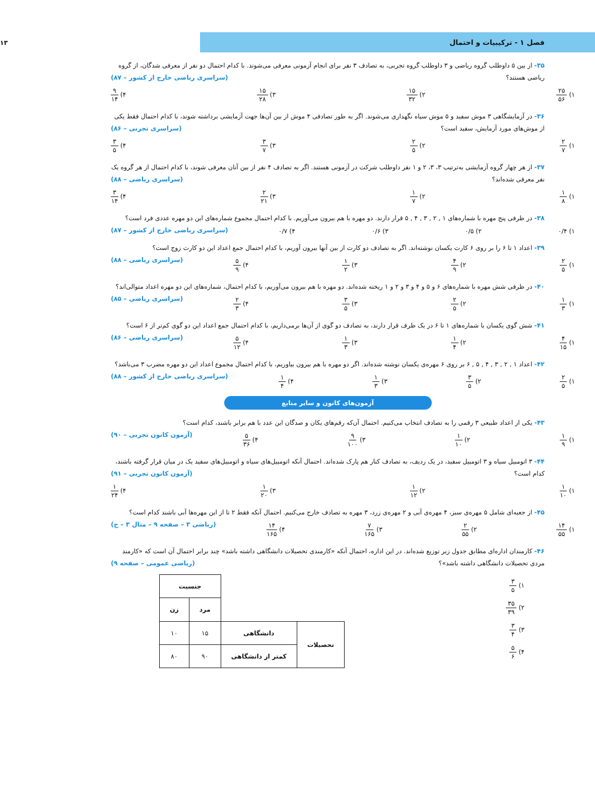فصل ۱ - ترکیبیات و احتمال
۱۳
۳۵- از بین ۵ داوطلب گروه ریاضی و ۳ داوطلب گروه تجربی، به تصادف ۳ نفر برای انجام آزمونی معرفی می‌شوند. با کدام احتمال دو نفر از معرفی شدگان، از گروه ریاضی هستند؟ (سراسری ریاضی خارج از کشور – ۸۷)
۱) ۲۵ ۵۶ ۲) ۱۵ ۳۲ ۳) ۱۵ ۲۸ ۴) ۹ ۱۴
۳۶- در آزمایشگاهی ۳ موش سفید و ۵ موش سیاه نگهداری می‌شوند. اگر به طور تصادفی ۴ موش از بین آن‌ها جهت آزمایشی برداشته شوند، با کدام احتمال فقط یکی از موش‌های مورد آزمایش، سفید است؟ (سراسری تجربی – ۸۶)
۱) ۲ ۷ ۲) ۲ ۵ ۳) ۳ ۷ ۴) ۳ ۵
۳۷- از هر چهار گروه آزمایشی به‌ترتیب ۳، ۳، ۲ و ۱ نفر داوطلب شرکت در آزمونی هستند. اگر به تصادف ۴ نفر از بین آنان معرفی شوند، با کدام احتمال از هر گروه یک نفر معرفی شده‌اند؟ (سراسری ریاضی – ۸۸)
۱) ۱ ۸ ۲) ۱ ۷ ۳) ۲ ۲۱ ۴) ۳ ۱۴
۳۸- در ظرفی پنج مهره با شماره‌های ۱ , ۲ , ۳ , ۴ , ۵ قرار دارند. دو مهره با هم بیرون می‌آوریم. با کدام احتمال مجموع شماره‌های این دو مهره عددی فرد است؟ (سراسری ریاضی خارج از کشور – ۸۷)
۱) ۰/۴ ۲) ۰/۵ ۳) ۰/۶ ۴) ۰/۷
۳۹- اعداد ۱ تا ۶ را بر روی ۶ کارت یکسان نوشته‌اند. اگر به تصادف دو کارت از بین آنها بیرون آوریم، با کدام احتمال جمع اعداد این دو کارت زوج است؟ (سراسری ریاضی – ۸۸)
۱) ۲ ۵ ۲) ۴ ۹ ۳) ۱ ۲ ۴) ۵ ۹
۴۰- در ظرفی شش مهره با شماره‌های ۶ و ۵ و ۴ و ۳ و ۲ و ۱ ریخته شده‌اند. دو مهره با هم بیرون می‌آوریم، با کدام احتمال، شماره‌های این دو مهره اعداد متوالی‌اند؟ (سراسری ریاضی – ۸۵)
۱) ۱ ۳ ۲) ۲ ۵ ۳) ۳ ۵ ۴) ۲ ۳
۴۱- شش گوی یکسان با شماره‌های ۱ تا ۶ در یک ظرف قرار دارند، به تصادف دو گوی از آن‌ها برمی‌داریم، با کدام احتمال جمع اعداد این دو گوی کم‌تر از ۶ است؟ (سراسری ریاضی – ۸۶)
۱) ۴ ۱۵ ۲) ۱ ۴ ۳) ۱ ۳ ۴) ۵ ۱۲
۴۲- اعداد ۱ , ۲ , ۳ , ۴ , ۵ , ۶ بر روی ۶ مهره‌ی یکسان نوشته شده‌اند. اگر دو مهره با هم بیرون بیاوریم، با کدام احتمال مجموع اعداد این دو مهره مضرب ۳ می‌باشد؟ (سراسری ریاضی خارج از کشور – ۸۸)
۱) ۲ ۵ ۲) ۳ ۵ ۳) ۱ ۳ ۴) ۱ ۴
آزمون‌های کانون و سایر منابع
۴۳- یکی از اعداد طبیعی ۳ رقمی را به تصادف انتخاب می‌کنیم. احتمال آن‌که رقم‌های یکان و صدگان این عدد با هم برابر باشند، کدام است؟ (آزمون کانون تجربی – ۹۰)
۱) ۱ ۹ ۲) ۱ ۱۰ ۳) ۹ ۱۰۰ ۴) ۵ ۳۶
۴۴- ۳ اتومبیل سیاه و ۳ اتومبیل سفید، در یک ردیف، به تصادف کنار هم پارک شده‌اند. احتمال آنکه اتومبیل‌های سیاه و اتومبیل‌های سفید یک در میان قرار گرفته باشند، کدام است؟ (آزمون کانون تجربی – ۹۱)
۱) ۱ ۱۰ ۲) ۱ ۱۲ ۳) ۱ ۲۰ ۴) ۱ ۲۴
۴۵- از جعبه‌ای شامل ۵ مهره‌ی سبز، ۴ مهره‌ی آبی و ۲ مهره‌ی زرد، ۳ مهره به تصادف خارج می‌کنیم. احتمال آنکه فقط ۲ تا از این مهره‌ها آبی باشند کدام است؟ (ریاضی ۳ – صفحه‌ ۹ – مثال ۳ – ج)
۱) ۱۴ ۵۵ ۲) ۲ ۵۵ ۳) ۷ ۱۶۵ ۴) ۱۴ ۱۶۵
۴۶- کارمندان اداره‌ای مطابق جدول زیر توزیع شده‌اند. در این اداره، احتمال آنکه «کارمندی تحصیلات دانشگاهی داشته باشد» چند برابر احتمال آن است که «کارمند مردی تحصیلات دانشگاهی داشته باشد»؟ (ریاضی عمومی – صفحه‌ ۹)
۱) ۳ ۵
۲) ۳۵ ۳۹
۳) ۳ ۴
۴) ۵ ۶
| | | جنسیت | |
| --- | --- | --- | --- |
| | | مرد | زن |
| تحصیلات | دانشگاهی | ۱۵ | ۱۰ |
| | کمتر از دانشگاهی | ۹۰ | ۸۰ |